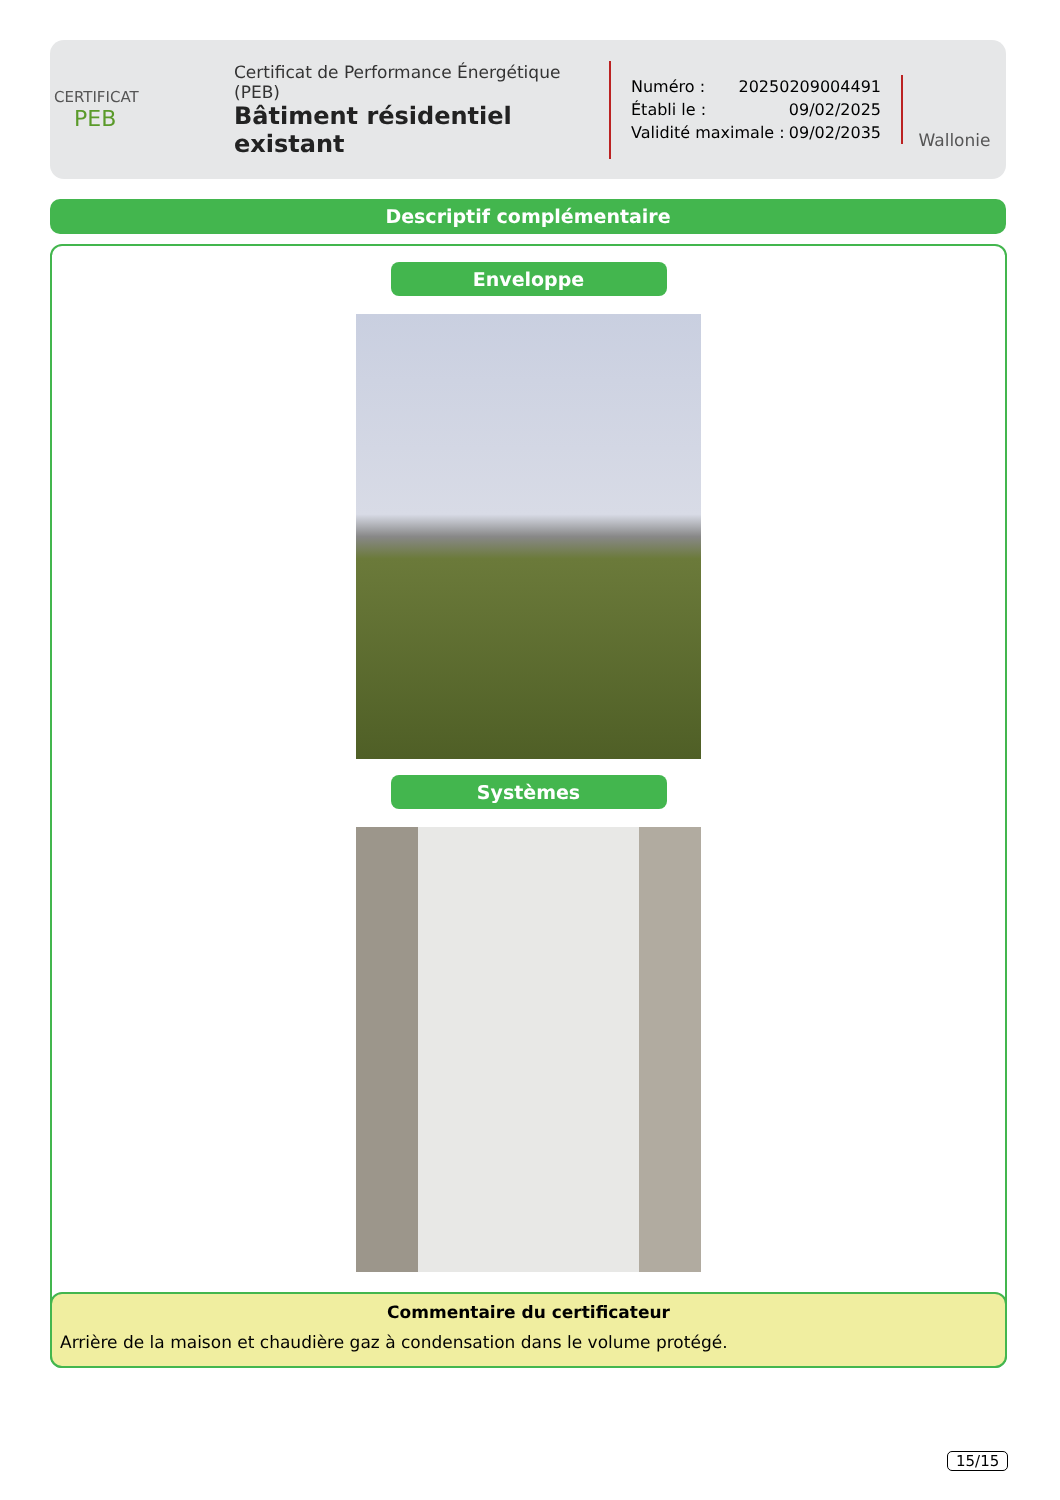CERTIFICAT
PEB
Certificat de Performance Énergétique (PEB)
Bâtiment résidentiel existant
Numéro : 20250209004491
Établi le : 09/02/2025
Validité maximale : 09/02/2035
Wallonie
Descriptif complémentaire
Enveloppe
Systèmes
Commentaire du certificateur
Arrière de la maison et chaudière gaz à condensation dans le volume protégé.
15/15